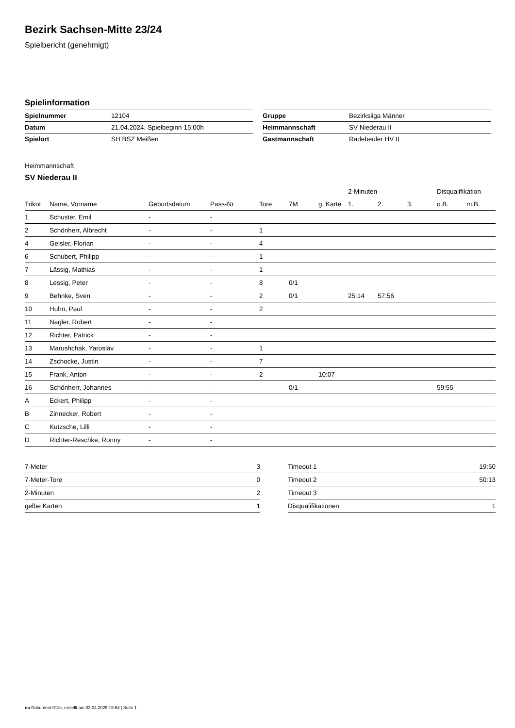Bezirk Sachsen-Mitte 23/24
Spielbericht (genehmigt)
Spielinformation
| Spielnummer | 12104 |
| Datum | 21.04.2024, Spielbeginn 15:00h |
| Spielort | SH BSZ Meißen |
| Gruppe | Bezirksliga Männer |
| Heimmannschaft | SV Niederau II |
| Gastmannschaft | Radebeuler HV II |
Heimmannschaft
SV Niederau II
| | | | | | | | 2-Minuten | | | Disqualifikation | |
| --- | --- | --- | --- | --- | --- | --- | --- | --- | --- | --- | --- |
| Trikot | Name, Vorname | Geburtsdatum | Pass-Nr | Tore | 7M | g. Karte | 1. | 2. | 3. | o.B. | m.B. |
| 1 | Schuster, Emil | - | - | | | | | | | | |
| 2 | Schönherr, Albrecht | - | - | 1 | | | | | | | |
| 4 | Geisler, Florian | - | - | 4 | | | | | | | |
| 6 | Schubert, Philipp | - | - | 1 | | | | | | | |
| 7 | Lässig, Mathias | - | - | 1 | | | | | | | |
| 8 | Lessig, Peter | - | - | 8 | 0/1 | | | | | | |
| 9 | Behnke, Sven | - | - | 2 | 0/1 | | 25:14 | 57:56 | | | |
| 10 | Huhn, Paul | - | - | 2 | | | | | | | |
| 11 | Nagler, Robert | - | - | | | | | | | | |
| 12 | Richter, Patrick | - | - | | | | | | | | |
| 13 | Marushchak, Yaroslav | - | - | 1 | | | | | | | |
| 14 | Zschocke, Justin | - | - | 7 | | | | | | | |
| 15 | Frank, Anton | - | - | 2 | | 10:07 | | | | | |
| 16 | Schönherr, Johannes | - | - | | 0/1 | | | | | 59:55 | |
| A | Eckert, Philipp | - | - | | | | | | | | |
| B | Zinnecker, Robert | - | - | | | | | | | | |
| C | Kutzsche, Lilli | - | - | | | | | | | | |
| D | Richter-Reschke, Ronny | - | - | | | | | | | | |
| 7-Meter | 3 |
| 7-Meter-Tore | 0 |
| 2-Minuten | 2 |
| gelbe Karten | 1 |
| Timeout 1 | 19:50 |
| Timeout 2 | 50:13 |
| Timeout 3 | |
| Disqualifikationen | 1 |
nu.Dokument 011e, erstellt am 03.04.2025 19:54 | Seite 1